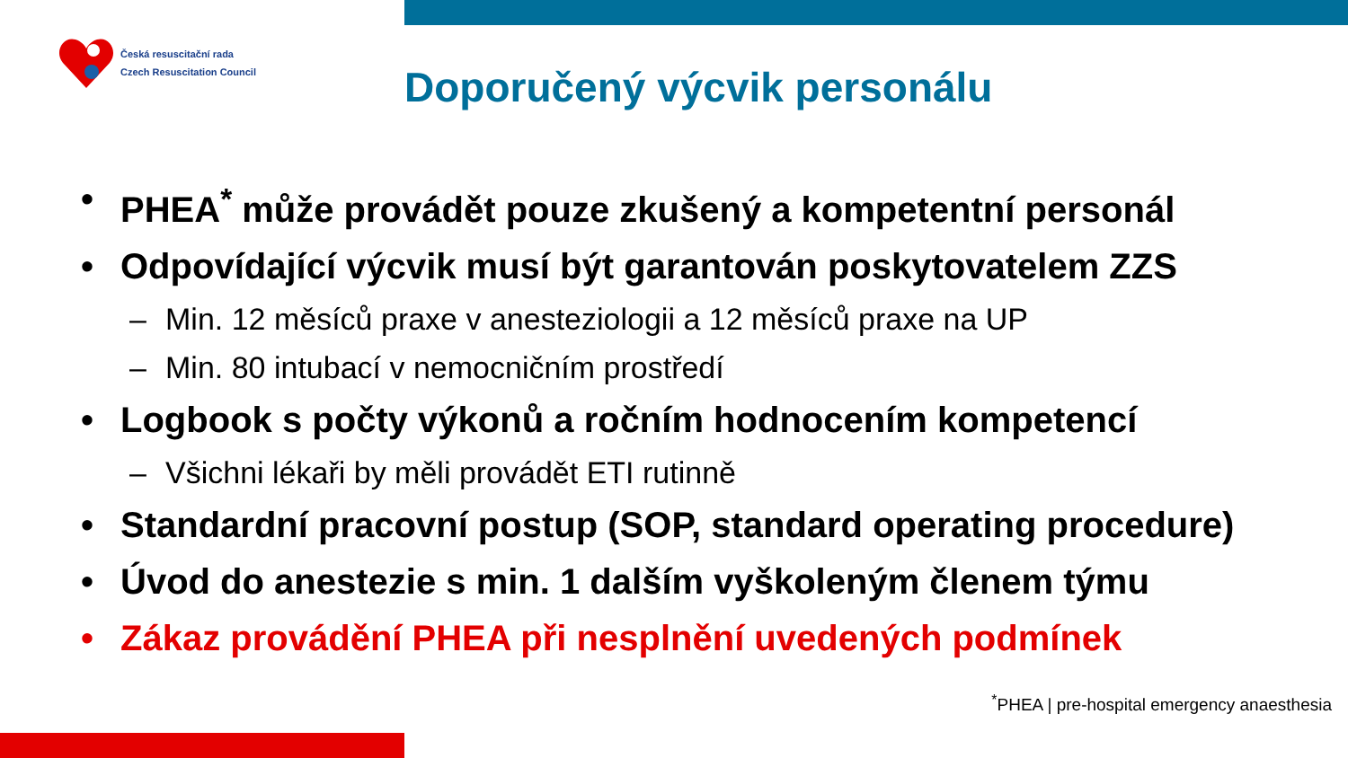Česká resuscitační rada
Czech Resuscitation Council
Doporučený výcvik personálu
• PHEA<sup>*</sup> může provádět pouze zkušený a kompetentní personál
• Odpovídající výcvik musí být garantován poskytovatelem ZZS
– Min. 12 měsíců praxe v anesteziologii a 12 měsíců praxe na UP
– Min. 80 intubací v nemocničním prostředí
• Logbook s počty výkonů a ročním hodnocením kompetencí
– Všichni lékaři by měli provádět ETI rutinně
• Standardní pracovní postup (SOP, standard operating procedure)
• Úvod do anestezie s min. 1 dalším vyškoleným členem týmu
• Zákaz provádění PHEA při nesplnění uvedených podmínek
<sup>*</sup> PHEA | pre-hospital emergency anaesthesia